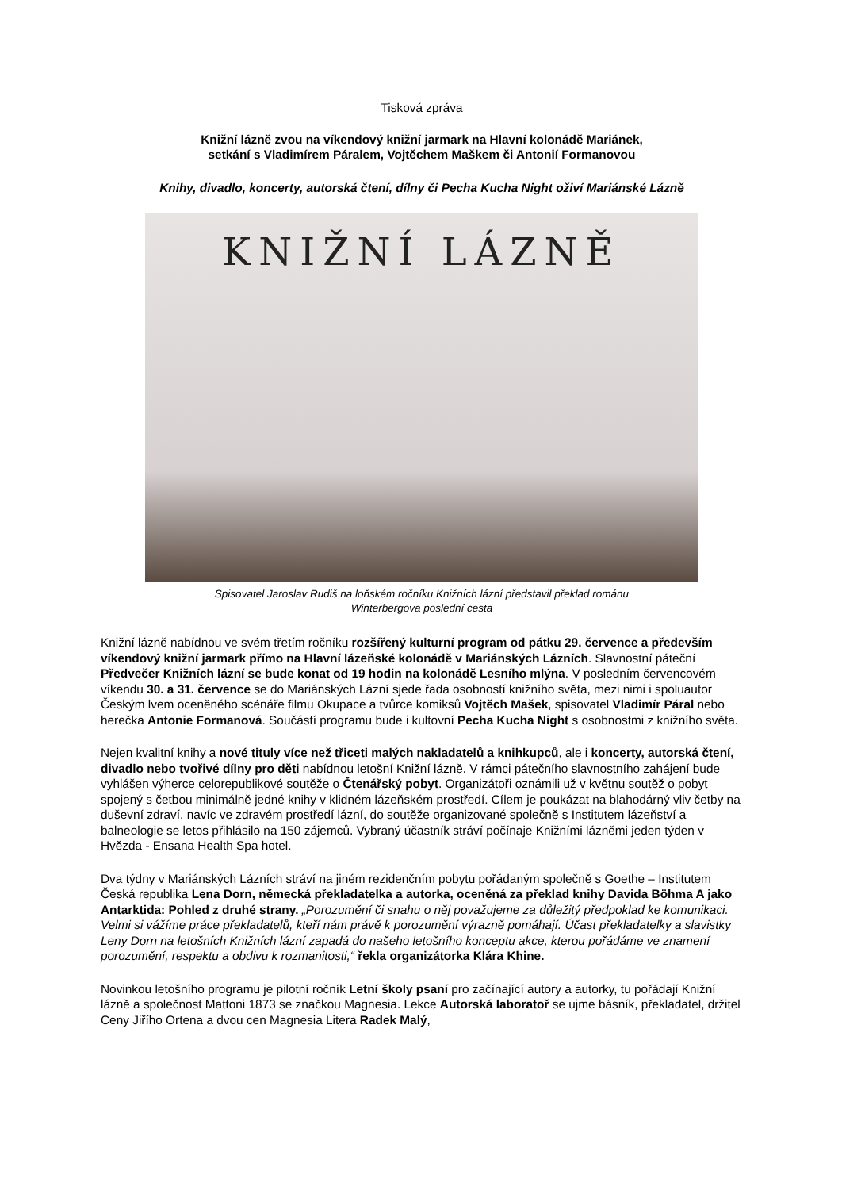Tisková zpráva
Knižní lázně zvou na víkendový knižní jarmark na Hlavní kolonádě Mariánek,
setkání s Vladimírem Páralem, Vojtěchem Maškem či Antonií Formanovou
Knihy, divadlo, koncerty, autorská čtení, dílny či Pecha Kucha Night oživí Mariánské Lázně
KNIŽNÍ LÁZNĚ
Spisovatel Jaroslav Rudiš na loňském ročníku Knižních lázní představil překlad románu
Winterbergova poslední cesta
Knižní lázně nabídnou ve svém třetím ročníku rozšířený kulturní program od pátku 29. července a především víkendový knižní jarmark přímo na Hlavní lázeňské kolonádě v Mariánských Lázních. Slavnostní páteční Předvečer Knižních lázní se bude konat od 19 hodin na kolonádě Lesního mlýna. V posledním červencovém víkendu 30. a 31. července se do Mariánských Lázní sjede řada osobností knižního světa, mezi nimi i spoluautor Českým lvem oceněného scénáře filmu Okupace a tvůrce komiksů Vojtěch Mašek, spisovatel Vladimír Páral nebo herečka Antonie Formanová. Součástí programu bude i kultovní Pecha Kucha Night s osobnostmi z knižního světa.
Nejen kvalitní knihy a nové tituly více než třiceti malých nakladatelů a knihkupců, ale i koncerty, autorská čtení, divadlo nebo tvořivé dílny pro děti nabídnou letošní Knižní lázně. V rámci pátečního slavnostního zahájení bude vyhlášen výherce celorepublikové soutěže o Čtenářský pobyt. Organizátoři oznámili už v květnu soutěž o pobyt spojený s četbou minimálně jedné knihy v klidném lázeňském prostředí. Cílem je poukázat na blahodárný vliv četby na duševní zdraví, navíc ve zdravém prostředí lázní, do soutěže organizované společně s Institutem lázeňství a balneologie se letos přihlásilo na 150 zájemců. Vybraný účastník stráví počínaje Knižními lázněmi jeden týden v Hvězda - Ensana Health Spa hotel.
Dva týdny v Mariánských Lázních stráví na jiném rezidenčním pobytu pořádaným společně s Goethe – Institutem Česká republika Lena Dorn, německá překladatelka a autorka, oceněná za překlad knihy Davida Böhma A jako Antarktida: Pohled z druhé strany. „Porozumění či snahu o něj považujeme za důležitý předpoklad ke komunikaci. Velmi si vážíme práce překladatelů, kteří nám právě k porozumění výrazně pomáhají. Účast překladatelky a slavistky Leny Dorn na letošních Knižních lázní zapadá do našeho letošního konceptu akce, kterou pořádáme ve znamení porozumění, respektu a obdivu k rozmanitosti,“ řekla organizátorka Klára Khine.
Novinkou letošního programu je pilotní ročník Letní školy psaní pro začínající autory a autorky, tu pořádají Knižní lázně a společnost Mattoni 1873 se značkou Magnesia. Lekce Autorská laboratoř se ujme básník, překladatel, držitel Ceny Jiřího Ortena a dvou cen Magnesia Litera Radek Malý,